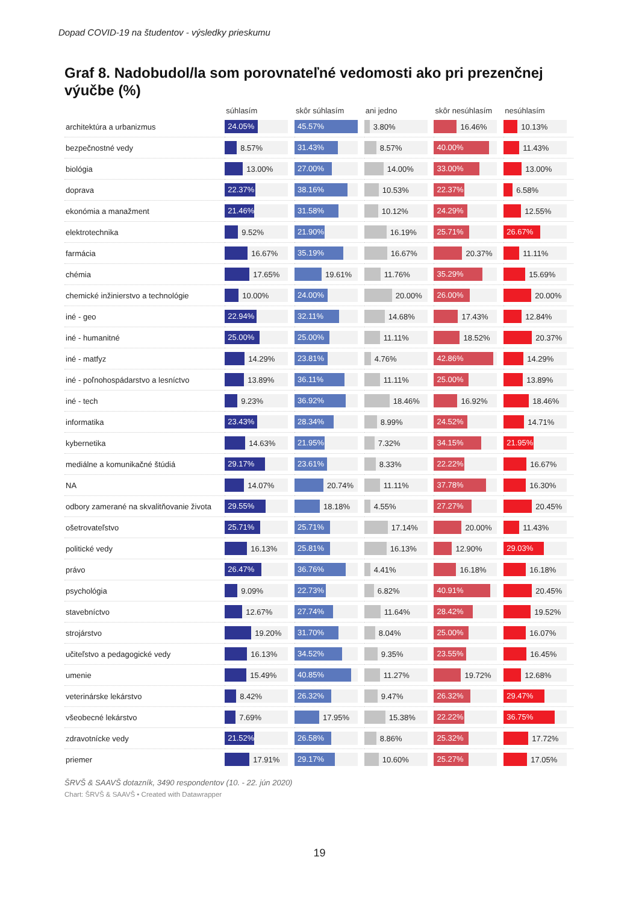Dopad COVID-19 na študentov - výsledky prieskumu
Graf 8. Nadobudol/la som porovnateľné vedomosti ako pri prezenčnej výučbe (%)
| | súhlasím | skôr súhlasím | ani jedno | skôr nesúhlasím | nesúhlasím |
| --- | --- | --- | --- | --- | --- |
| architektúra a urbanizmus | 24.05% | 45.57% | 3.80% | 16.46% | 10.13% |
| bezpečnostné vedy | 8.57% | 31.43% | 8.57% | 40.00% | 11.43% |
| biológia | 13.00% | 27.00% | 14.00% | 33.00% | 13.00% |
| doprava | 22.37% | 38.16% | 10.53% | 22.37% | 6.58% |
| ekonómia a manažment | 21.46% | 31.58% | 10.12% | 24.29% | 12.55% |
| elektrotechnika | 9.52% | 21.90% | 16.19% | 25.71% | 26.67% |
| farmácia | 16.67% | 35.19% | 16.67% | 20.37% | 11.11% |
| chémia | 17.65% | 19.61% | 11.76% | 35.29% | 15.69% |
| chemické inžinierstvo a technológie | 10.00% | 24.00% | 20.00% | 26.00% | 20.00% |
| iné - geo | 22.94% | 32.11% | 14.68% | 17.43% | 12.84% |
| iné - humanitné | 25.00% | 25.00% | 11.11% | 18.52% | 20.37% |
| iné - matfyz | 14.29% | 23.81% | 4.76% | 42.86% | 14.29% |
| iné - poľnohospádarstvo a lesníctvo | 13.89% | 36.11% | 11.11% | 25.00% | 13.89% |
| iné - tech | 9.23% | 36.92% | 18.46% | 16.92% | 18.46% |
| informatika | 23.43% | 28.34% | 8.99% | 24.52% | 14.71% |
| kybernetika | 14.63% | 21.95% | 7.32% | 34.15% | 21.95% |
| mediálne a komunikačné štúdiá | 29.17% | 23.61% | 8.33% | 22.22% | 16.67% |
| NA | 14.07% | 20.74% | 11.11% | 37.78% | 16.30% |
| odbory zamerané na skvalitňovanie života | 29.55% | 18.18% | 4.55% | 27.27% | 20.45% |
| ošetrovateľstvo | 25.71% | 25.71% | 17.14% | 20.00% | 11.43% |
| politické vedy | 16.13% | 25.81% | 16.13% | 12.90% | 29.03% |
| právo | 26.47% | 36.76% | 4.41% | 16.18% | 16.18% |
| psychológia | 9.09% | 22.73% | 6.82% | 40.91% | 20.45% |
| stavebníctvo | 12.67% | 27.74% | 11.64% | 28.42% | 19.52% |
| strojárstvo | 19.20% | 31.70% | 8.04% | 25.00% | 16.07% |
| učiteľstvo a pedagogické vedy | 16.13% | 34.52% | 9.35% | 23.55% | 16.45% |
| umenie | 15.49% | 40.85% | 11.27% | 19.72% | 12.68% |
| veterinárske lekárstvo | 8.42% | 26.32% | 9.47% | 26.32% | 29.47% |
| všeobecné lekárstvo | 7.69% | 17.95% | 15.38% | 22.22% | 36.75% |
| zdravotnícke vedy | 21.52% | 26.58% | 8.86% | 25.32% | 17.72% |
| priemer | 17.91% | 29.17% | 10.60% | 25.27% | 17.05% |
ŠRVŠ & SAAVŠ dotazník, 3490 respondentov (10. - 22. jún 2020)
Chart: ŠRVŠ & SAAVŠ • Created with Datawrapper
19